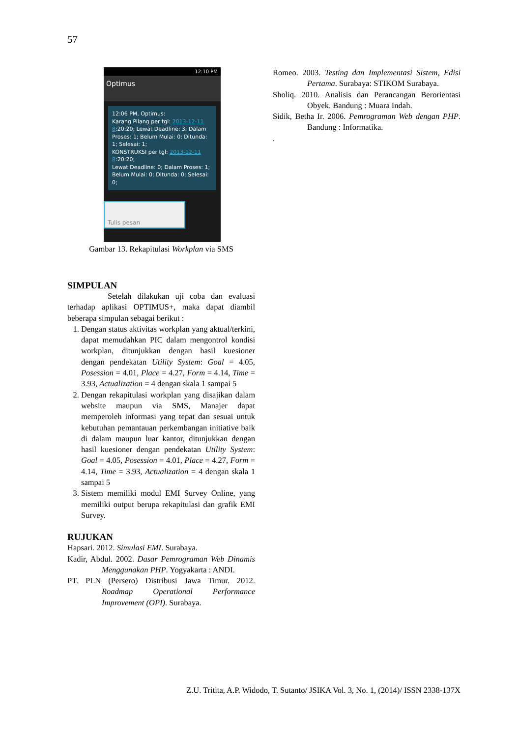57
12:10 PM
Optimus
12:06 PM, Optimus:
Karang Pilang per tgl: 2013-12-11 8:20:20; Lewat Deadline: 3; Dalam Proses: 1; Belum Mulai: 0; Ditunda: 1; Selesai: 1;
KONSTRUKSI per tgl: 2013-12-11 8:20:20;
Lewat Deadline: 0; Dalam Proses: 1; Belum Mulai: 0; Ditunda: 0; Selesai: 0;
Tulis pesan
Gambar 13. Rekapitulasi Workplan via SMS
SIMPULAN
Setelah dilakukan uji coba dan evaluasi terhadap aplikasi OPTIMUS+, maka dapat diambil beberapa simpulan sebagai berikut :
1. Dengan status aktivitas workplan yang aktual/terkini, dapat memudahkan PIC dalam mengontrol kondisi workplan, ditunjukkan dengan hasil kuesioner dengan pendekatan Utility System: Goal = 4.05, Posession = 4.01, Place = 4.27, Form = 4.14, Time = 3.93, Actualization = 4 dengan skala 1 sampai 5
2. Dengan rekapitulasi workplan yang disajikan dalam website maupun via SMS, Manajer dapat memperoleh informasi yang tepat dan sesuai untuk kebutuhan pemantauan perkembangan initiative baik di dalam maupun luar kantor, ditunjukkan dengan hasil kuesioner dengan pendekatan Utility System: Goal = 4.05, Posession = 4.01, Place = 4.27, Form = 4.14, Time = 3.93, Actualization = 4 dengan skala 1 sampai 5
3. Sistem memiliki modul EMI Survey Online, yang memiliki output berupa rekapitulasi dan grafik EMI Survey.
RUJUKAN
Hapsari. 2012. Simulasi EMI. Surabaya.
Kadir, Abdul. 2002. Dasar Pemrograman Web Dinamis Menggunakan PHP. Yogyakarta : ANDI.
PT. PLN (Persero) Distribusi Jawa Timur. 2012. Roadmap Operational Performance Improvement (OPI). Surabaya.
Romeo. 2003. Testing dan Implementasi Sistem, Edisi Pertama. Surabaya: STIKOM Surabaya.
Sholiq. 2010. Analisis dan Perancangan Berorientasi Obyek. Bandung : Muara Indah.
Sidik, Betha Ir. 2006. Pemrograman Web dengan PHP. Bandung : Informatika.
.
Z.U. Tritita, A.P. Widodo, T. Sutanto/ JSIKA Vol. 3, No. 1, (2014)/ ISSN 2338-137X